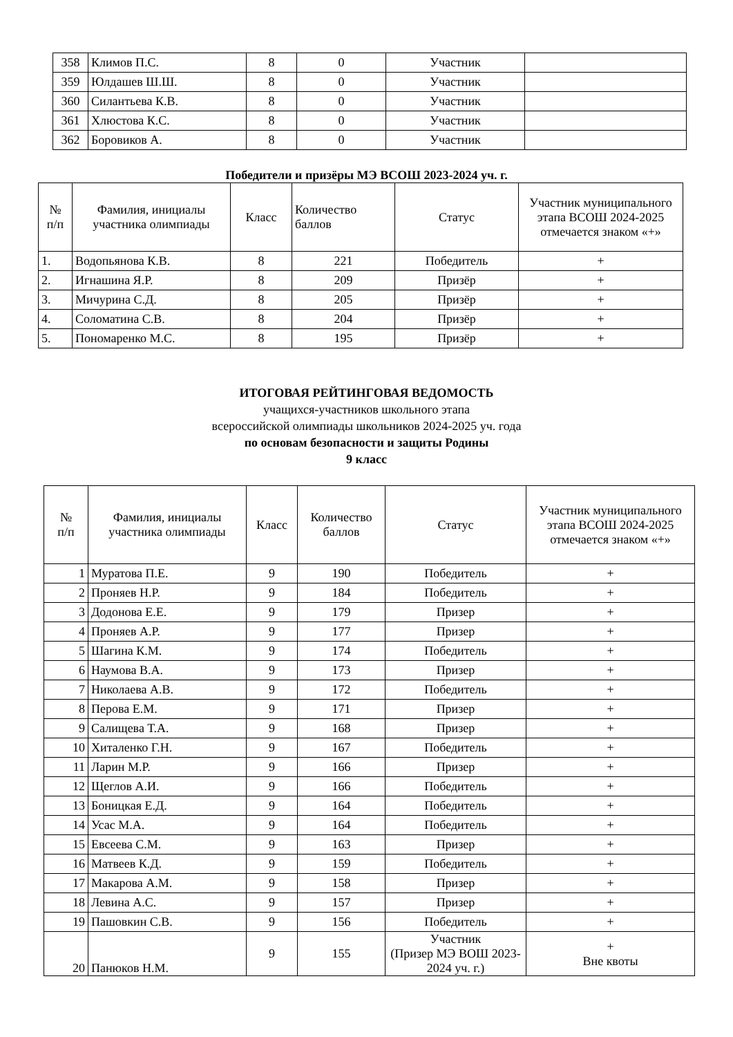| 358 | Климов П.С. | 8 | 0 | Участник | |
| 359 | Юлдашев Ш.Ш. | 8 | 0 | Участник | |
| 360 | Силантьева К.В. | 8 | 0 | Участник | |
| 361 | Хлюстова К.С. | 8 | 0 | Участник | |
| 362 | Боровиков А. | 8 | 0 | Участник | |
Победители и призёры МЭ ВСОШ 2023-2024 уч. г.
| № п/п | Фамилия, инициалы участника олимпиады | Класс | Количество баллов | Статус | Участник муниципального этапа ВСОШ 2024-2025 отмечается знаком «+» |
| --- | --- | --- | --- | --- | --- |
| 1. | Водопьянова К.В. | 8 | 221 | Победитель | + |
| 2. | Игнашина Я.Р. | 8 | 209 | Призёр | + |
| 3. | Мичурина С.Д. | 8 | 205 | Призёр | + |
| 4. | Соломатина С.В. | 8 | 204 | Призёр | + |
| 5. | Пономаренко М.С. | 8 | 195 | Призёр | + |
ИТОГОВАЯ РЕЙТИНГОВАЯ ВЕДОМОСТЬ
учащихся-участников школьного этапа
всероссийской олимпиады школьников 2024-2025 уч. года
по основам безопасности и защиты Родины
9 класс
| № п/п | Фамилия, инициалы участника олимпиады | Класс | Количество баллов | Статус | Участник муниципального этапа ВСОШ 2024-2025 отмечается знаком «+» |
| --- | --- | --- | --- | --- | --- |
| 1 | Муратова П.Е. | 9 | 190 | Победитель | + |
| 2 | Проняев Н.Р. | 9 | 184 | Победитель | + |
| 3 | Додонова Е.Е. | 9 | 179 | Призер | + |
| 4 | Проняев А.Р. | 9 | 177 | Призер | + |
| 5 | Шагина К.М. | 9 | 174 | Победитель | + |
| 6 | Наумова В.А. | 9 | 173 | Призер | + |
| 7 | Николаева А.В. | 9 | 172 | Победитель | + |
| 8 | Перова Е.М. | 9 | 171 | Призер | + |
| 9 | Салищева Т.А. | 9 | 168 | Призер | + |
| 10 | Хиталенко Г.Н. | 9 | 167 | Победитель | + |
| 11 | Ларин М.Р. | 9 | 166 | Призер | + |
| 12 | Щеглов А.И. | 9 | 166 | Победитель | + |
| 13 | Боницкая Е.Д. | 9 | 164 | Победитель | + |
| 14 | Усас М.А. | 9 | 164 | Победитель | + |
| 15 | Евсеева С.М. | 9 | 163 | Призер | + |
| 16 | Матвеев К.Д. | 9 | 159 | Победитель | + |
| 17 | Макарова А.М. | 9 | 158 | Призер | + |
| 18 | Левина А.С. | 9 | 157 | Призер | + |
| 19 | Пашовкин С.В. | 9 | 156 | Победитель | + |
| 20 | Панюков Н.М. | 9 | 155 | Участник (Призер МЭ ВОШ 2023-2024 уч. г.) | + Вне квоты |